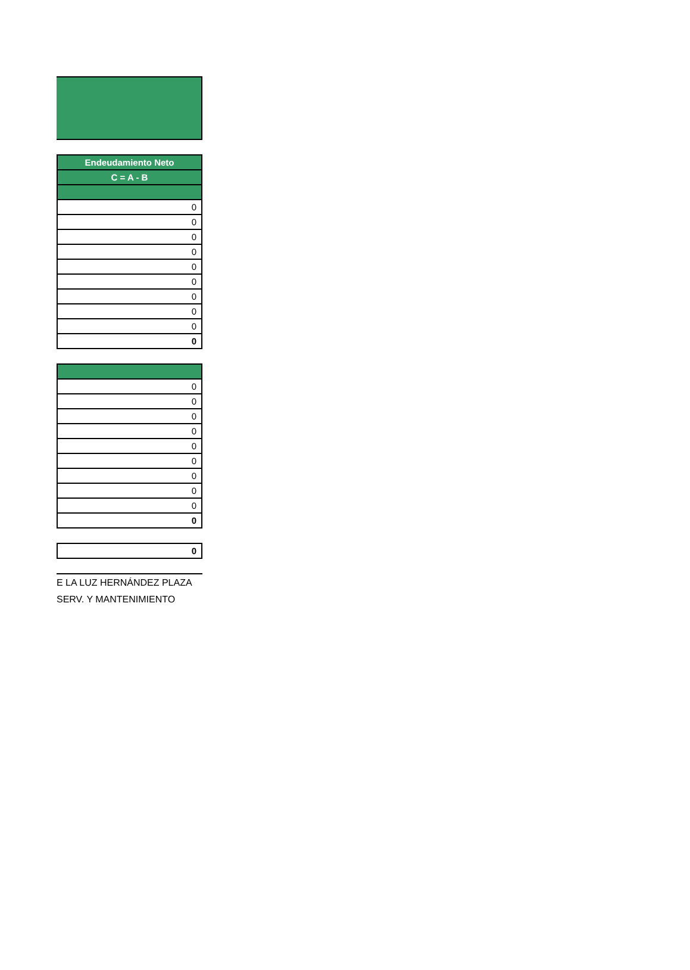| Endeudamiento Neto |
| --- |
| C = A - B |
| 0 |
| 0 |
| 0 |
| 0 |
| 0 |
| 0 |
| 0 |
| 0 |
| 0 |
| 0 |
| 0 |
| 0 |
| 0 |
| 0 |
| 0 |
| 0 |
| 0 |
| 0 |
| 0 |
| 0 |
| 0 |
E LA LUZ HERNÁNDEZ PLAZA
SERV. Y MANTENIMIENTO